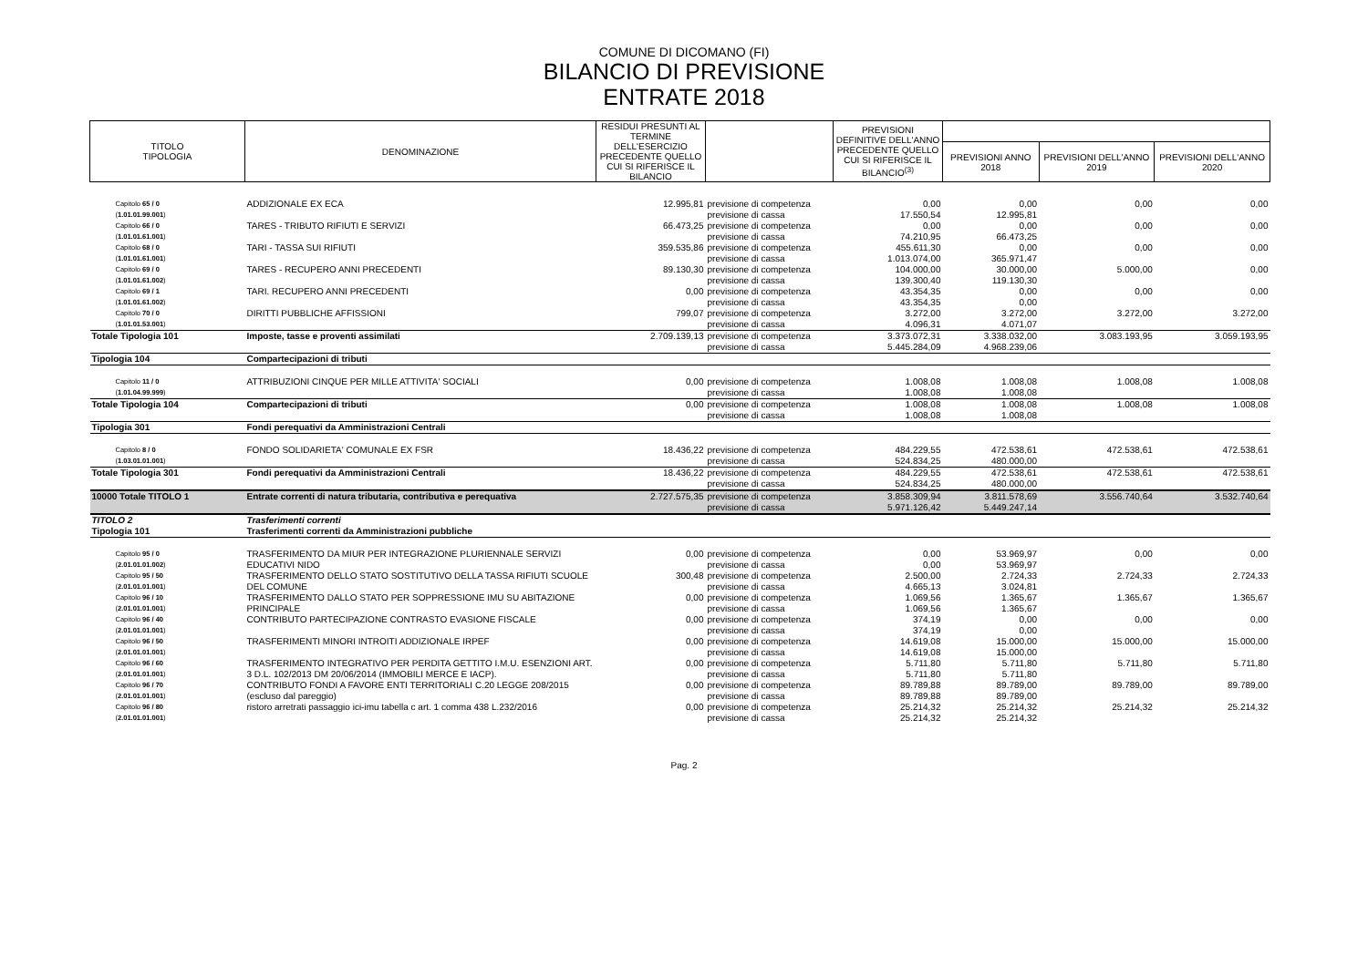COMUNE DI DICOMANO (FI)
BILANCIO DI PREVISIONE
ENTRATE 2018
| TITOLO TIPOLOGIA | DENOMINAZIONE | RESIDUI PRESUNTI AL TERMINE DELL'ESERCIZIO PRECEDENTE QUELLO CUI SI RIFERISCE IL BILANCIO | | PREVISIONI DEFINITIVE DELL'ANNO PRECEDENTE QUELLO CUI SI RIFERISCE IL BILANCIO<sup>(3)</sup> | | | |
| --- | --- | --- | --- | --- | --- | --- | --- |
| | | | | | PREVISIONI ANNO 2018 | PREVISIONI DELL'ANNO 2019 | PREVISIONI DELL'ANNO 2020 |
| Capitolo 65 / 0 ( 1.01.01.99.001 ) | ADDIZIONALE EX ECA | 12.995,81 | previsione di competenza previsione di cassa | 0,00 17.550,54 | 0,00 12.995,81 | 0,00 | 0,00 |
| Capitolo 66 / 0 ( 1.01.01.61.001 ) | TARES - TRIBUTO RIFIUTI E SERVIZI | 66.473,25 | previsione di competenza previsione di cassa | 0,00 74.210,95 | 0,00 66.473,25 | 0,00 | 0,00 |
| Capitolo 68 / 0 ( 1.01.01.61.001 ) | TARI - TASSA SUI RIFIUTI | 359.535,86 | previsione di competenza previsione di cassa | 455.611,30 1.013.074,00 | 0,00 365.971,47 | 0,00 | 0,00 |
| Capitolo 69 / 0 ( 1.01.01.61.002 ) | TARES - RECUPERO ANNI PRECEDENTI | 89.130,30 | previsione di competenza previsione di cassa | 104.000,00 139.300,40 | 30.000,00 119.130,30 | 5.000,00 | 0,00 |
| Capitolo 69 / 1 ( 1.01.01.61.002 ) | TARI. RECUPERO ANNI PRECEDENTI | 0,00 | previsione di competenza previsione di cassa | 43.354,35 43.354,35 | 0,00 0,00 | 0,00 | 0,00 |
| Capitolo 70 / 0 ( 1.01.01.53.001 ) | DIRITTI PUBBLICHE AFFISSIONI | 799,07 | previsione di competenza previsione di cassa | 3.272,00 4.096,31 | 3.272,00 4.071,07 | 3.272,00 | 3.272,00 |
| Totale Tipologia 101 | Imposte, tasse e proventi assimilati | 2.709.139,13 | previsione di competenza previsione di cassa | 3.373.072,31 5.445.284,09 | 3.338.032,00 4.968.239,06 | 3.083.193,95 | 3.059.193,95 |
| Tipologia 104 | Compartecipazioni di tributi | | | | | | |
| Capitolo 11 / 0 ( 1.01.04.99.999 ) | ATTRIBUZIONI CINQUE PER MILLE ATTIVITA' SOCIALI | 0,00 | previsione di competenza previsione di cassa | 1.008,08 1.008,08 | 1.008,08 1.008,08 | 1.008,08 | 1.008,08 |
| Totale Tipologia 104 | Compartecipazioni di tributi | 0,00 | previsione di competenza previsione di cassa | 1.008,08 1.008,08 | 1.008,08 1.008,08 | 1.008,08 | 1.008,08 |
| Tipologia 301 | Fondi perequativi da Amministrazioni Centrali | | | | | | |
| Capitolo 8 / 0 ( 1.03.01.01.001 ) | FONDO SOLIDARIETA' COMUNALE EX FSR | 18.436,22 | previsione di competenza previsione di cassa | 484.229,55 524.834,25 | 472.538,61 480.000,00 | 472.538,61 | 472.538,61 |
| Totale Tipologia 301 | Fondi perequativi da Amministrazioni Centrali | 18.436,22 | previsione di competenza previsione di cassa | 484.229,55 524.834,25 | 472.538,61 480.000,00 | 472.538,61 | 472.538,61 |
| 10000 Totale TITOLO 1 | Entrate correnti di natura tributaria, contributiva e perequativa | 2.727.575,35 | previsione di competenza previsione di cassa | 3.858.309,94 5.971.126,42 | 3.811.578,69 5.449.247,14 | 3.556.740,64 | 3.532.740,64 |
| TITOLO 2 | Trasferimenti correnti | | | | | | |
| Tipologia 101 | Trasferimenti correnti da Amministrazioni pubbliche | | | | | | |
| Capitolo 95 / 0 ( 2.01.01.01.002 ) | TRASFERIMENTO DA MIUR PER INTEGRAZIONE PLURIENNALE SERVIZI EDUCATIVI NIDO | 0,00 | previsione di competenza previsione di cassa | 0,00 0,00 | 53.969,97 53.969,97 | 0,00 | 0,00 |
| Capitolo 95 / 50 ( 2.01.01.01.001 ) | TRASFERIMENTO DELLO STATO SOSTITUTIVO DELLA TASSA RIFIUTI SCUOLE DEL COMUNE | 300,48 | previsione di competenza previsione di cassa | 2.500,00 4.665,13 | 2.724,33 3.024,81 | 2.724,33 | 2.724,33 |
| Capitolo 96 / 10 ( 2.01.01.01.001 ) | TRASFERIMENTO DALLO STATO PER SOPPRESSIONE IMU SU ABITAZIONE PRINCIPALE | 0,00 | previsione di competenza previsione di cassa | 1.069,56 1.069,56 | 1.365,67 1.365,67 | 1.365,67 | 1.365,67 |
| Capitolo 96 / 40 ( 2.01.01.01.001 ) | CONTRIBUTO PARTECIPAZIONE CONTRASTO EVASIONE FISCALE | 0,00 | previsione di competenza previsione di cassa | 374,19 374,19 | 0,00 0,00 | 0,00 | 0,00 |
| Capitolo 96 / 50 ( 2.01.01.01.001 ) | TRASFERIMENTI MINORI INTROITI ADDIZIONALE IRPEF | 0,00 | previsione di competenza previsione di cassa | 14.619,08 14.619,08 | 15.000,00 15.000,00 | 15.000,00 | 15.000,00 |
| Capitolo 96 / 60 ( 2.01.01.01.001 ) | TRASFERIMENTO INTEGRATIVO PER PERDITA GETTITO I.M.U. ESENZIONI ART. 3 D.L. 102/2013 DM 20/06/2014 (IMMOBILI MERCE E IACP). | 0,00 | previsione di competenza previsione di cassa | 5.711,80 5.711,80 | 5.711,80 5.711,80 | 5.711,80 | 5.711,80 |
| Capitolo 96 / 70 ( 2.01.01.01.001 ) | CONTRIBUTO FONDI A FAVORE ENTI TERRITORIALI C.20 LEGGE 208/2015 (escluso dal pareggio) | 0,00 | previsione di competenza previsione di cassa | 89.789,88 89.789,88 | 89.789,00 89.789,00 | 89.789,00 | 89.789,00 |
| Capitolo 96 / 80 ( 2.01.01.01.001 ) | ristoro arretrati passaggio ici-imu tabella c art. 1 comma 438 L.232/2016 | 0,00 | previsione di competenza previsione di cassa | 25.214,32 25.214,32 | 25.214,32 25.214,32 | 25.214,32 | 25.214,32 |
Pag. 2